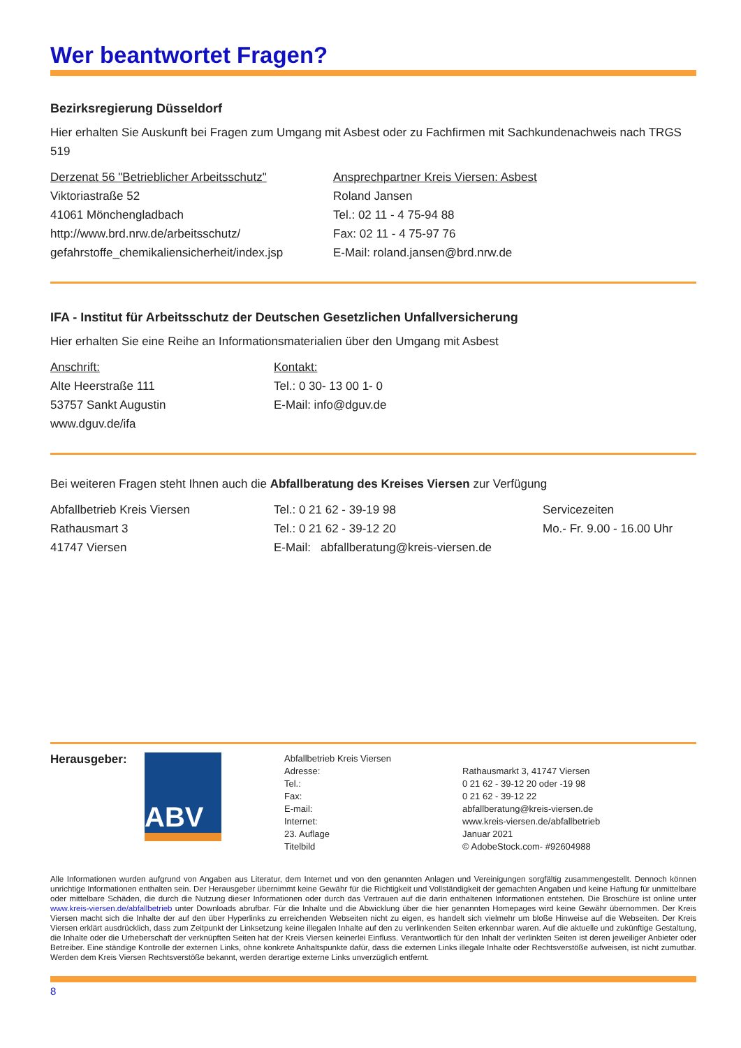Wer beantwortet Fragen?
Bezirksregierung Düsseldorf
Hier erhalten Sie Auskunft bei Fragen zum Umgang mit Asbest oder zu Fachfirmen mit Sachkundenachweis nach TRGS 519
Derzenat 56 "Betrieblicher Arbeitsschutz"
Viktoriastraße 52
41061 Mönchengladbach
http://www.brd.nrw.de/arbeitsschutz/
gefahrstoffe_chemikaliensicherheit/index.jsp
Ansprechpartner Kreis Viersen: Asbest
Roland Jansen
Tel.: 02 11 - 4 75-94 88
Fax: 02 11 - 4 75-97 76
E-Mail: roland.jansen@brd.nrw.de
IFA - Institut für Arbeitsschutz der Deutschen Gesetzlichen Unfallversicherung
Hier erhalten Sie eine Reihe an Informationsmaterialien über den Umgang mit Asbest
Anschrift:
Alte Heerstraße 111
53757 Sankt Augustin
www.dguv.de/ifa
Kontakt:
Tel.: 0 30- 13 00 1- 0
E-Mail: info@dguv.de
Bei weiteren Fragen steht Ihnen auch die Abfallberatung des Kreises Viersen zur Verfügung
Abfallbetrieb Kreis Viersen
Rathausmart 3
41747 Viersen
Tel.: 0 21 62 - 39-19 98
Tel.: 0 21 62 - 39-12 20
E-Mail: abfallberatung@kreis-viersen.de
Servicezeiten
Mo.- Fr. 9.00 - 16.00 Uhr
Herausgeber:
ABV
Abfallbetrieb Kreis Viersen
Adresse:
Tel.:
Fax:
E-mail:
Internet:
23. Auflage
Titelbild
Rathausmarkt 3, 41747 Viersen
0 21 62 - 39-12 20 oder -19 98
0 21 62 - 39-12 22
abfallberatung@kreis-viersen.de
www.kreis-viersen.de/abfallbetrieb
Januar 2021
© AdobeStock.com- #92604988
Alle Informationen wurden aufgrund von Angaben aus Literatur, dem Internet und von den genannten Anlagen und Vereinigungen sorgfältig zusammengestellt. Dennoch können unrichtige Informationen enthalten sein. Der Herausgeber übernimmt keine Gewähr für die Richtigkeit und Vollständigkeit der gemachten Angaben und keine Haftung für unmittelbare oder mittelbare Schäden, die durch die Nutzung dieser Informationen oder durch das Vertrauen auf die darin enthaltenen Informationen entstehen. Die Broschüre ist online unter www.kreis-viersen.de/abfallbetrieb unter Downloads abrufbar. Für die Inhalte und die Abwicklung über die hier genannten Homepages wird keine Gewähr übernommen. Der Kreis Viersen macht sich die Inhalte der auf den über Hyperlinks zu erreichenden Webseiten nicht zu eigen, es handelt sich vielmehr um bloße Hinweise auf die Webseiten. Der Kreis Viersen erklärt ausdrücklich, dass zum Zeitpunkt der Linksetzung keine illegalen Inhalte auf den zu verlinkenden Seiten erkennbar waren. Auf die aktuelle und zukünftige Gestaltung, die Inhalte oder die Urheberschaft der verknüpften Seiten hat der Kreis Viersen keinerlei Einfluss. Verantwortlich für den Inhalt der verlinkten Seiten ist deren jeweiliger Anbieter oder Betreiber. Eine ständige Kontrolle der externen Links, ohne konkrete Anhaltspunkte dafür, dass die externen Links illegale Inhalte oder Rechtsverstöße aufweisen, ist nicht zumutbar. Werden dem Kreis Viersen Rechtsverstöße bekannt, werden derartige externe Links unverzüglich entfernt.
8